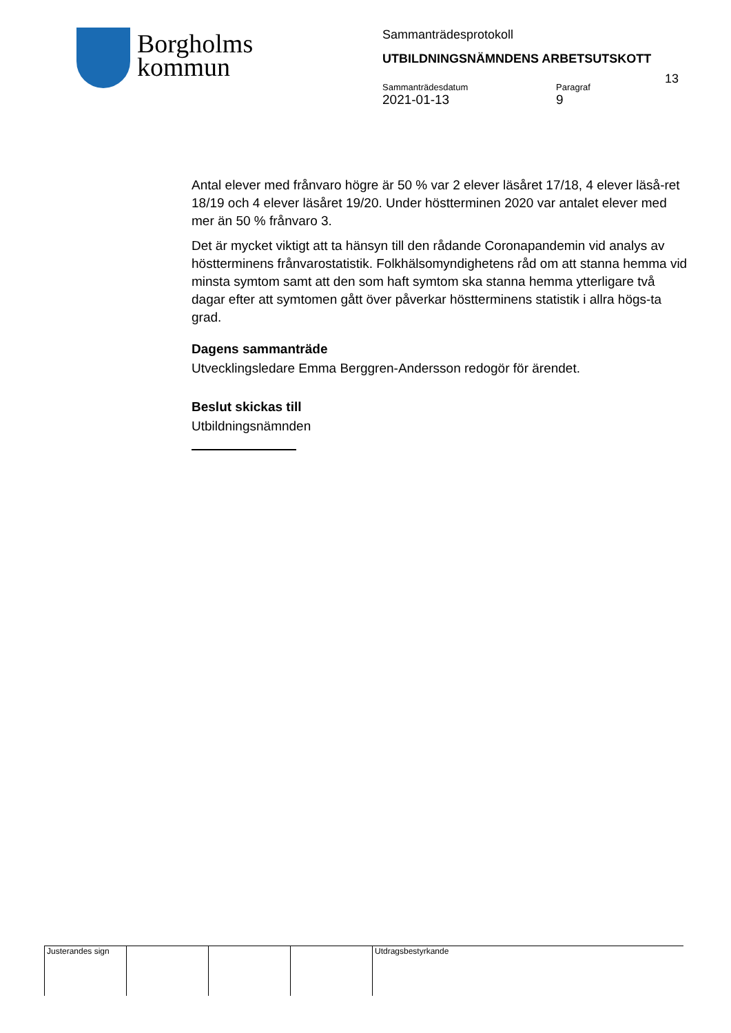Borgholms
kommun
Sammanträdesprotokoll
UTBILDNINGSNÄMNDENS ARBETSUTSKOTT
13
Sammanträdesdatum
2021-01-13
Paragraf
9
Antal elever med frånvaro högre är 50 % var 2 elever läsåret 17/18, 4 elever läså-ret 18/19 och 4 elever läsåret 19/20. Under höstterminen 2020 var antalet elever med mer än 50 % frånvaro 3.
Det är mycket viktigt att ta hänsyn till den rådande Coronapandemin vid analys av höstterminens frånvarostatistik. Folkhälsomyndighetens råd om att stanna hemma vid minsta symtom samt att den som haft symtom ska stanna hemma ytterligare två dagar efter att symtomen gått över påverkar höstterminens statistik i allra högs-ta grad.
Dagens sammanträde
Utvecklingsledare Emma Berggren-Andersson redogör för ärendet.
Beslut skickas till
Utbildningsnämnden
Justerandes sign
Utdragsbestyrkande